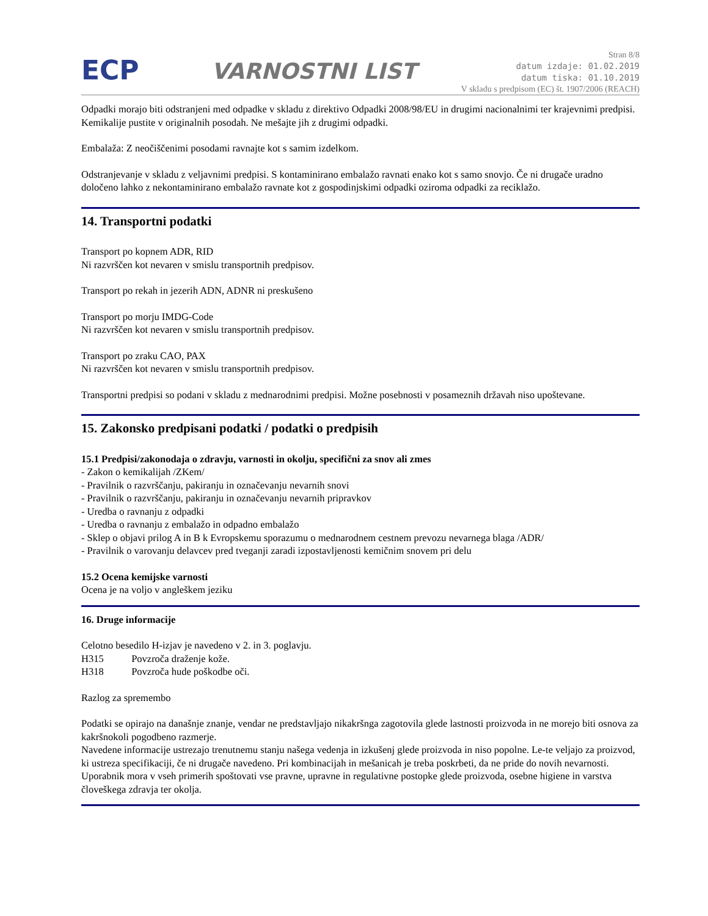ECP
VARNOSTNI LIST
Stran 8/8
datum izdaje: 01.02.2019
datum tiska: 01.10.2019
V skladu s predpisom (EC) št. 1907/2006 (REACH)
Odpadki morajo biti odstranjeni med odpadke v skladu z direktivo Odpadki 2008/98/EU in drugimi nacionalnimi ter krajevnimi predpisi. Kemikalije pustite v originalnih posodah. Ne mešajte jih z drugimi odpadki.
Embalaža: Z neočiščenimi posodami ravnajte kot s samim izdelkom.
Odstranjevanje v skladu z veljavnimi predpisi. S kontaminirano embalažo ravnati enako kot s samo snovjo. Če ni drugače uradno določeno lahko z nekontaminirano embalažo ravnate kot z gospodinjskimi odpadki oziroma odpadki za reciklažo.
14. Transportni podatki
Transport po kopnem ADR, RID
Ni razvrščen kot nevaren v smislu transportnih predpisov.
Transport po rekah in jezerih ADN, ADNR ni preskušeno
Transport po morju IMDG-Code
Ni razvrščen kot nevaren v smislu transportnih predpisov.
Transport po zraku CAO, PAX
Ni razvrščen kot nevaren v smislu transportnih predpisov.
Transportni predpisi so podani v skladu z mednarodnimi predpisi. Možne posebnosti v posameznih državah niso upoštevane.
15. Zakonsko predpisani podatki / podatki o predpisih
15.1 Predpisi/zakonodaja o zdravju, varnosti in okolju, specifični za snov ali zmes
- Zakon o kemikalijah /ZKem/
- Pravilnik o razvrščanju, pakiranju in označevanju nevarnih snovi
- Pravilnik o razvrščanju, pakiranju in označevanju nevarnih pripravkov
- Uredba o ravnanju z odpadki
- Uredba o ravnanju z embalažo in odpadno embalažo
- Sklep o objavi prilog A in B k Evropskemu sporazumu o mednarodnem cestnem prevozu nevarnega blaga /ADR/
- Pravilnik o varovanju delavcev pred tveganji zaradi izpostavljenosti kemičnim snovem pri delu
15.2 Ocena kemijske varnosti
Ocena je na voljo v angleškem jeziku
16. Druge informacije
Celotno besedilo H-izjav je navedeno v 2. in 3. poglavju.
H315 Povzroča draženje kože.
H318 Povzroča hude poškodbe oči.
Razlog za spremembo
Podatki se opirajo na današnje znanje, vendar ne predstavljajo nikakršnga zagotovila glede lastnosti proizvoda in ne morejo biti osnova za kakršnokoli pogodbeno razmerje.
Navedene informacije ustrezajo trenutnemu stanju našega vedenja in izkušenj glede proizvoda in niso popolne. Le-te veljajo za proizvod, ki ustreza specifikaciji, če ni drugače navedeno. Pri kombinacijah in mešanicah je treba poskrbeti, da ne pride do novih nevarnosti. Uporabnik mora v vseh primerih spoštovati vse pravne, upravne in regulativne postopke glede proizvoda, osebne higiene in varstva človeškega zdravja ter okolja.